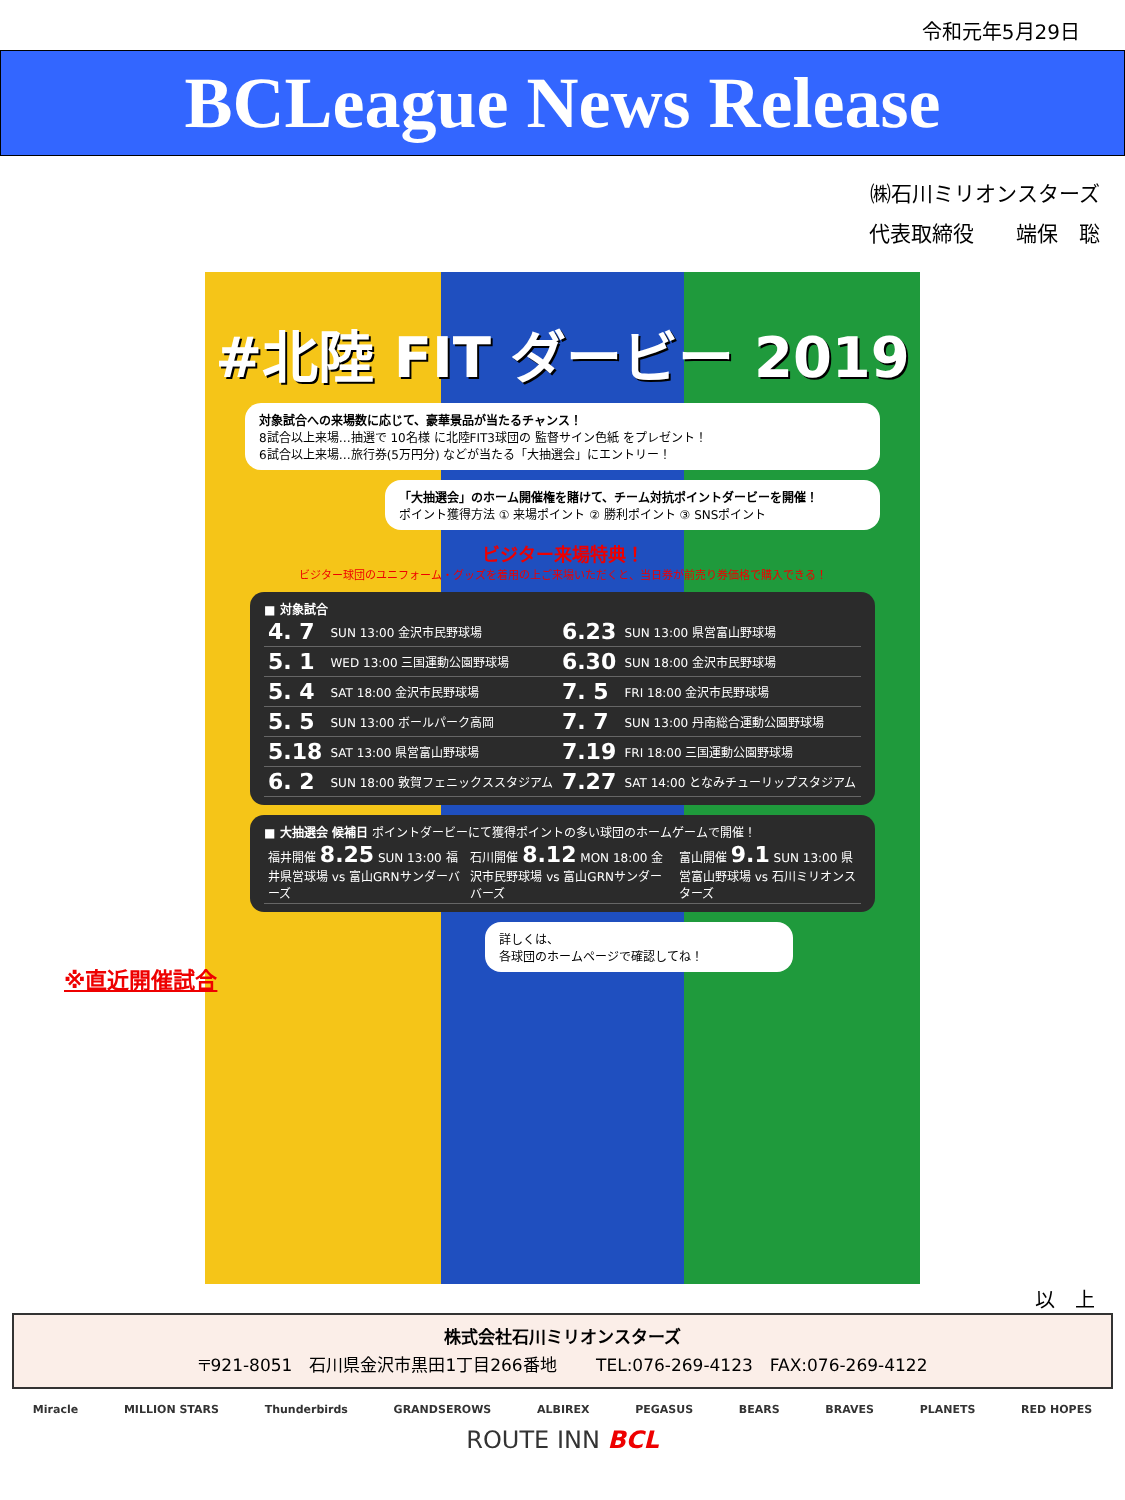令和元年5月29日
BCLeague News Release
㈱石川ミリオンスターズ
代表取締役　　端保　聡
#北陸 FIT ダービー 2019
対象試合への来場数に応じて、豪華景品が当たるチャンス！
8試合以上来場…抽選で 10名様 に北陸FIT3球団の 監督サイン色紙 をプレゼント！
6試合以上来場…旅行券(5万円分) などが当たる「大抽選会」にエントリー！
「大抽選会」のホーム開催権を賭けて、チーム対抗ポイントダービーを開催！
ポイント獲得方法 ① 来場ポイント ② 勝利ポイント ③ SNSポイント
ビジター来場特典！
ビジター球団のユニフォーム・グッズを着用の上ご来場いただくと、当日券が前売り券価格で購入できる！
■ 対象試合
| 4. 7 | SUN 13:00 金沢市民野球場 | 6.23 | SUN 13:00 県営富山野球場 |
| 5. 1 | WED 13:00 三国運動公園野球場 | 6.30 | SUN 18:00 金沢市民野球場 |
| 5. 4 | SAT 18:00 金沢市民野球場 | 7. 5 | FRI 18:00 金沢市民野球場 |
| 5. 5 | SUN 13:00 ボールパーク高岡 | 7. 7 | SUN 13:00 丹南総合運動公園野球場 |
| 5.18 | SAT 13:00 県営富山野球場 | 7.19 | FRI 18:00 三国運動公園野球場 |
| 6. 2 | SUN 18:00 敦賀フェニックススタジアム | 7.27 | SAT 14:00 となみチューリップスタジアム |
■ 大抽選会 候補日 ポイントダービーにて獲得ポイントの多い球団のホームゲームで開催！
| 福井開催 8.25 SUN 13:00 福井県営球場 vs 富山GRNサンダーバーズ | 石川開催 8.12 MON 18:00 金沢市民野球場 vs 富山GRNサンダーバーズ | 富山開催 9.1 SUN 13:00 県営富山野球場 vs 石川ミリオンスターズ |
詳しくは、
各球団のホームページで確認してね！
※直近開催試合
以　上
株式会社石川ミリオンスターズ
〒921-8051　石川県金沢市黒田1丁目266番地　　 TEL:076-269-4123　FAX:076-269-4122
Miracle MILLION STARS Thunderbirds GRANDSEROWS ALBIREX PEGASUS BEARS BRAVES PLANETS RED HOPES
ROUTE INN BCL